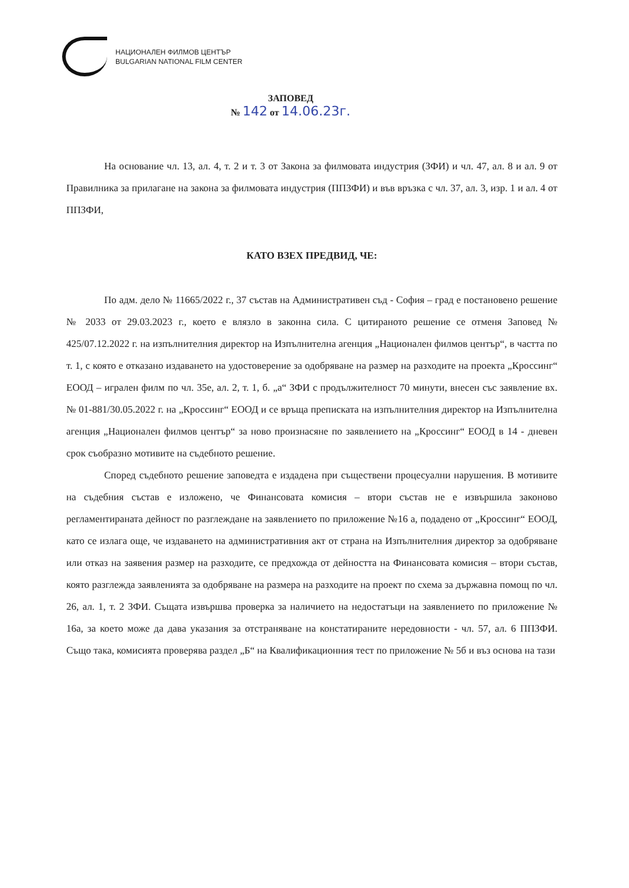НАЦИОНАЛЕН ФИЛМОВ ЦЕНТЪР
BULGARIAN NATIONAL FILM CENTER
ЗАПОВЕД
№ 142 от 14.06.23г.
На основание чл. 13, ал. 4, т. 2 и т. 3 от Закона за филмовата индустрия (ЗФИ) и чл. 47, ал. 8 и ал. 9 от Правилника за прилагане на закона за филмовата индустрия (ППЗФИ) и във връзка с чл. 37, ал. 3, изр. 1 и ал. 4 от ППЗФИ,
КАТО ВЗЕХ ПРЕДВИД, ЧЕ:
По адм. дело № 11665/2022 г., 37 състав на Административен съд - София – град е постановено решение № 2033 от 29.03.2023 г., което е влязло в законна сила. С цитираното решение се отменя Заповед № 425/07.12.2022 г. на изпълнителния директор на Изпълнителна агенция „Национален филмов център“, в частта по т. 1, с която е отказано издаването на удостоверение за одобряване на размер на разходите на проекта „Кроссинг“ ЕООД – игрален филм по чл. 35е, ал. 2, т. 1, б. „а“ ЗФИ с продължителност 70 минути, внесен със заявление вх. № 01-881/30.05.2022 г. на „Кроссинг“ ЕООД и се връща преписката на изпълнителния директор на Изпълнителна агенция „Национален филмов център“ за ново произнасяне по заявлението на „Кроссинг“ ЕООД в 14 - дневен срок съобразно мотивите на съдебното решение.
Според съдебното решение заповедта е издадена при съществени процесуални нарушения. В мотивите на съдебния състав е изложено, че Финансовата комисия – втори състав не е извършила законово регламентираната дейност по разглеждане на заявлението по приложение №16 а, подадено от „Кроссинг“ ЕООД, като се излага още, че издаването на административния акт от страна на Изпълнителния директор за одобряване или отказ на заявения размер на разходите, се предхожда от дейността на Финансовата комисия – втори състав, която разглежда заявленията за одобряване на размера на разходите на проект по схема за държавна помощ по чл. 26, ал. 1, т. 2 ЗФИ. Същата извършва проверка за наличието на недостатъци на заявлението по приложение № 16а, за което може да дава указания за отстраняване на констатираните нередовности - чл. 57, ал. 6 ППЗФИ. Също така, комисията проверява раздел „Б“ на Квалификационния тест по приложение № 5б и въз основа на тази